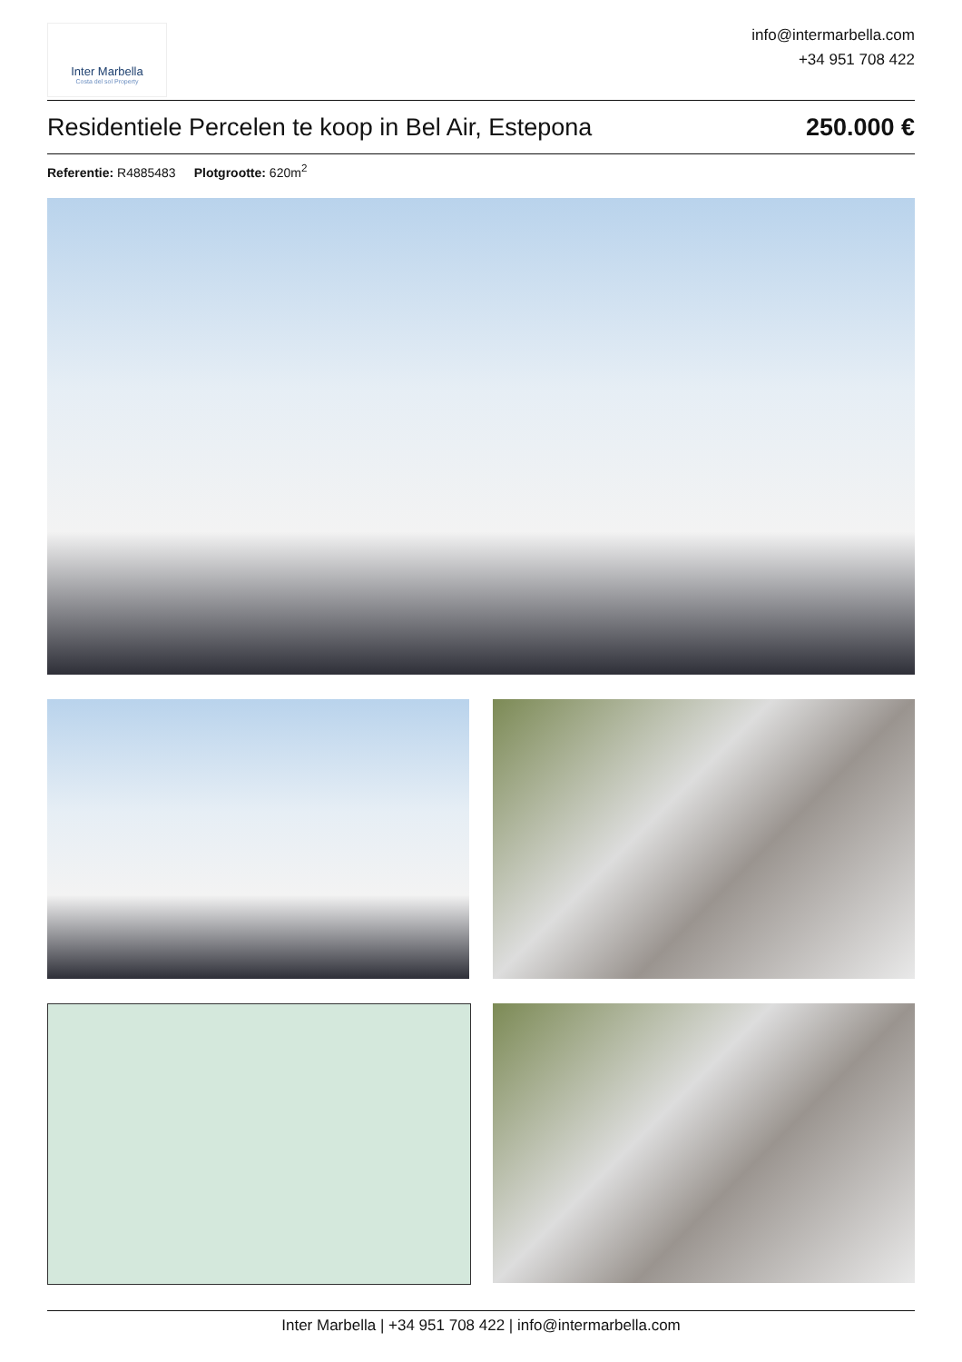Inter Marbella
Costa del sol Property
info@intermarbella.com
+34 951 708 422
Residentiele Percelen te koop in Bel Air, Estepona 250.000 €
Referentie: R4885483 Plotgrootte: 620m<sup>2</sup>
Inter Marbella | +34 951 708 422 | info@intermarbella.com